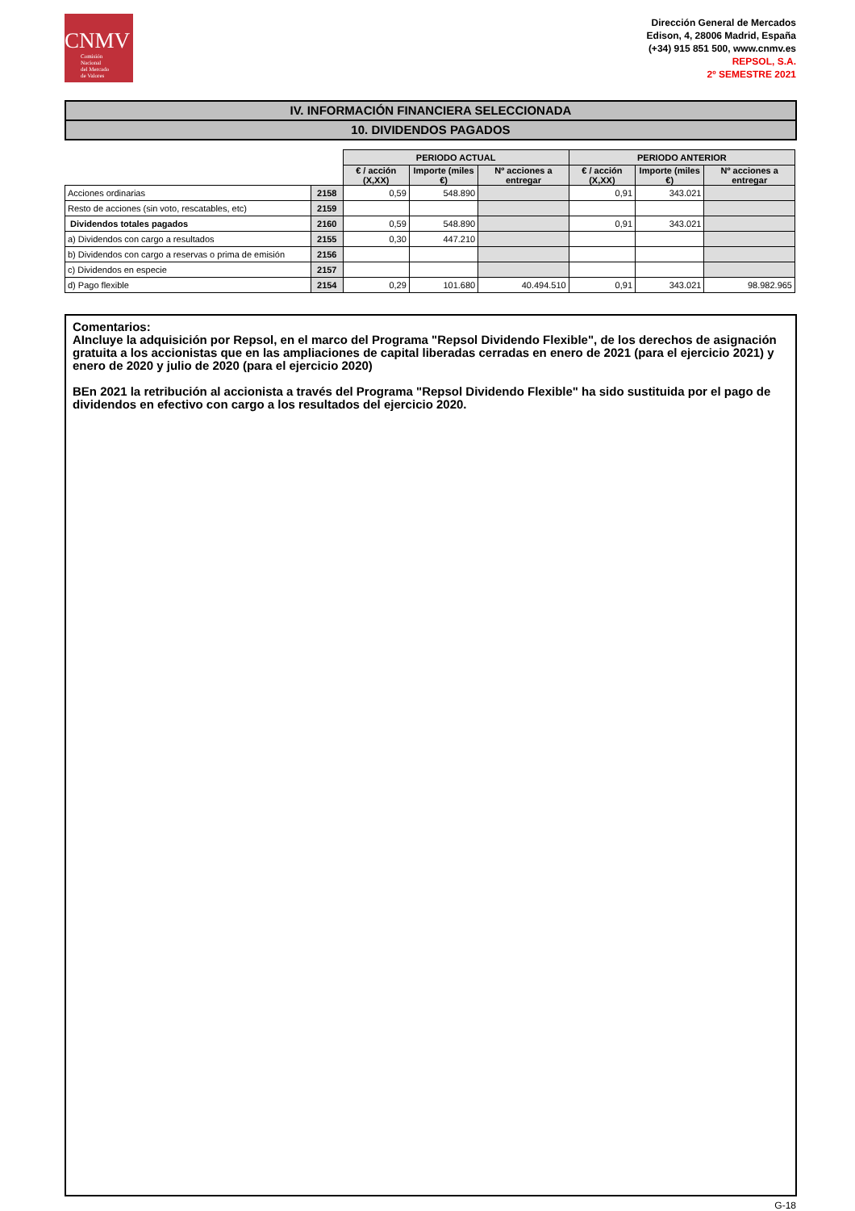CNMV
Comisión
Nacional
del Mercado
de Valores
Dirección General de Mercados
Edison, 4, 28006 Madrid, España
(+34) 915 851 500, www.cnmv.es
REPSOL, S.A.
2º SEMESTRE 2021
IV. INFORMACIÓN FINANCIERA SELECCIONADA
10. DIVIDENDOS PAGADOS
| | | PERIODO ACTUAL | | | PERIODO ANTERIOR | | |
| | | € / acción (X,XX) | Importe (miles €) | Nº acciones a entregar | € / acción (X,XX) | Importe (miles €) | Nº acciones a entregar |
| Acciones ordinarias | 2158 | 0,59 | 548.890 | | 0,91 | 343.021 | |
| Resto de acciones (sin voto, rescatables, etc) | 2159 | | | | | | |
| Dividendos totales pagados | 2160 | 0,59 | 548.890 | | 0,91 | 343.021 | |
| a) Dividendos con cargo a resultados | 2155 | 0,30 | 447.210 | | | | |
| b) Dividendos con cargo a reservas o prima de emisión | 2156 | | | | | | |
| c) Dividendos en especie | 2157 | | | | | | |
| d) Pago flexible | 2154 | 0,29 | 101.680 | 40.494.510 | 0,91 | 343.021 | 98.982.965 |
Comentarios:
AIncluye la adquisición por Repsol, en el marco del Programa "Repsol Dividendo Flexible", de los derechos de asignación gratuita a los accionistas que en las ampliaciones de capital liberadas cerradas en enero de 2021 (para el ejercicio 2021) y enero de 2020 y julio de 2020 (para el ejercicio 2020)
BEn 2021 la retribución al accionista a través del Programa "Repsol Dividendo Flexible" ha sido sustituida por el pago de dividendos en efectivo con cargo a los resultados del ejercicio 2020.
G-18